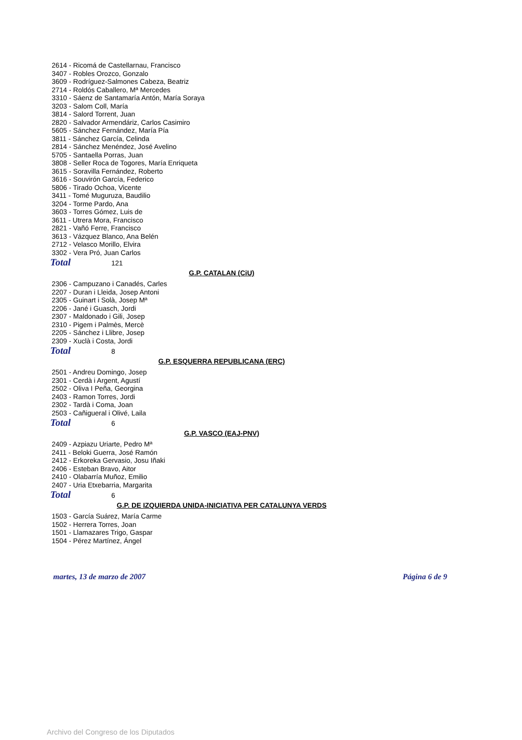2614 - Ricomá de Castellarnau, Francisco
3407 - Robles Orozco, Gonzalo
3609 - Rodríguez-Salmones Cabeza, Beatriz
2714 - Roldós Caballero, Mª Mercedes
3310 - Sáenz de Santamaría Antón, María Soraya
3203 - Salom Coll, María
3814 - Salord Torrent, Juan
2820 - Salvador Armendáriz, Carlos Casimiro
5605 - Sánchez Fernández, María Pía
3811 - Sánchez García, Celinda
2814 - Sánchez Menéndez, José Avelino
5705 - Santaella Porras, Juan
3808 - Seller Roca de Togores, María Enriqueta
3615 - Soravilla Fernández, Roberto
3616 - Souvirón García, Federico
5806 - Tirado Ochoa, Vicente
3411 - Tomé Muguruza, Baudilio
3204 - Torme Pardo, Ana
3603 - Torres Gómez, Luis de
3611 - Utrera Mora, Francisco
2821 - Vañó Ferre, Francisco
3613 - Vázquez Blanco, Ana Belén
2712 - Velasco Morillo, Elvira
3302 - Vera Pró, Juan Carlos
Total 121
G.P. CATALAN (CiU)
2306 - Campuzano i Canadés, Carles
2207 - Duran i Lleida, Josep Antoni
2305 - Guinart i Solà, Josep Mª
2206 - Jané i Guasch, Jordi
2307 - Maldonado i Gili, Josep
2310 - Pigem i Palmès, Mercè
2205 - Sánchez i Llibre, Josep
2309 - Xuclà i Costa, Jordi
Total 8
G.P. ESQUERRA REPUBLICANA (ERC)
2501 - Andreu Domingo, Josep
2301 - Cerdà i Argent, Agustí
2502 - Oliva I Peña, Georgina
2403 - Ramon Torres, Jordi
2302 - Tardà i Coma, Joan
2503 - Cañigueral i Olivé, Laila
Total 6
G.P. VASCO (EAJ-PNV)
2409 - Azpiazu Uriarte, Pedro Mª
2411 - Beloki Guerra, José Ramón
2412 - Erkoreka Gervasio, Josu Iñaki
2406 - Esteban Bravo, Aitor
2410 - Olabarría Muñoz, Emilio
2407 - Uria Etxebarria, Margarita
Total 6
G.P. DE IZQUIERDA UNIDA-INICIATIVA PER CATALUNYA VERDS
1503 - García Suárez, María Carme
1502 - Herrera Torres, Joan
1501 - Llamazares Trigo, Gaspar
1504 - Pérez Martínez, Ángel
martes, 13 de marzo de 2007 Página 6 de 9
Archivo del Congreso de los Diputados